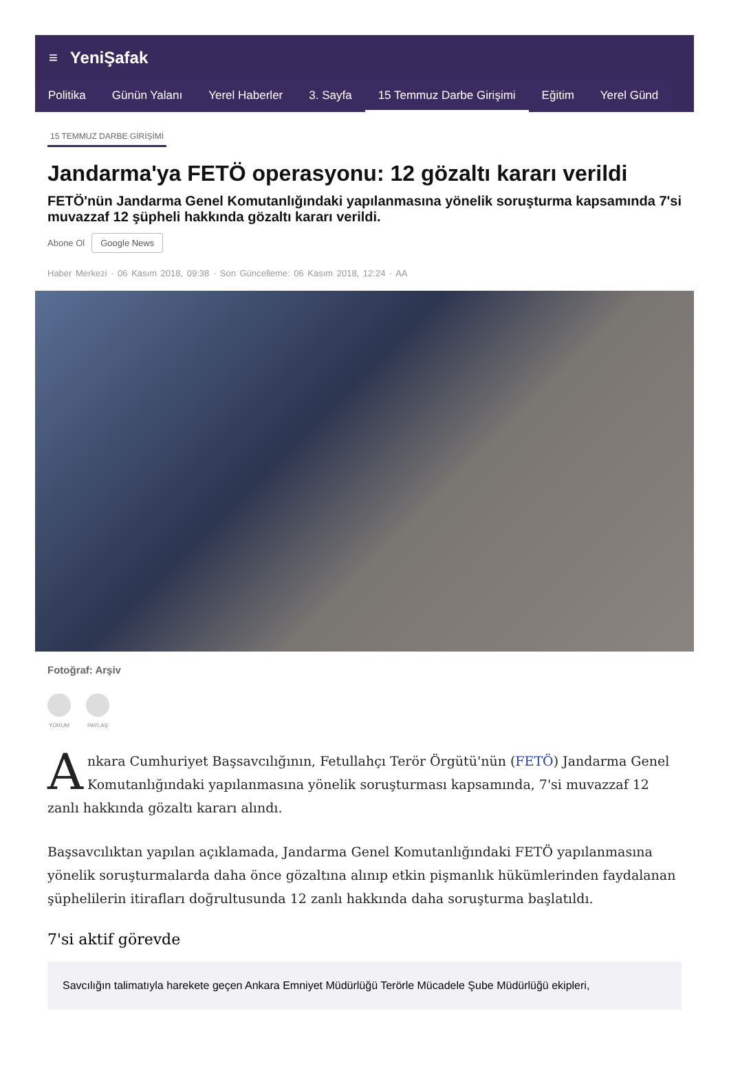≡ YeniŞafak
Politika Günün Yalanı Yerel Haberler 3. Sayfa 15 Temmuz Darbe Girişimi Eğitim Yerel Günd
15 TEMMUZ DARBE GİRİŞİMİ
Jandarma'ya FETÖ operasyonu: 12 gözaltı kararı verildi
FETÖ'nün Jandarma Genel Komutanlığındaki yapılanmasına yönelik soruşturma kapsamında 7'si muvazzaf 12 şüpheli hakkında gözaltı kararı verildi.
Abone Ol Google News
Haber Merkezi · 06 Kasım 2018, 09:38 · Son Güncelleme: 06 Kasım 2018, 12:24 · AA
Fotoğraf: Arşiv
YORUM PAYLAŞ
Ankara Cumhuriyet Başsavcılığının, Fetullahçı Terör Örgütü'nün (FETÖ) Jandarma Genel Komutanlığındaki yapılanmasına yönelik soruşturması kapsamında, 7'si muvazzaf 12 zanlı hakkında gözaltı kararı alındı.
Başsavcılıktan yapılan açıklamada, Jandarma Genel Komutanlığındaki FETÖ yapılanmasına yönelik soruşturmalarda daha önce gözaltına alınıp etkin pişmanlık hükümlerinden faydalanan şüphelilerin itirafları doğrultusunda 12 zanlı hakkında daha soruşturma başlatıldı.
7'si aktif görevde
Savcılığın talimatıyla harekete geçen Ankara Emniyet Müdürlüğü Terörle Mücadele Şube Müdürlüğü ekipleri,